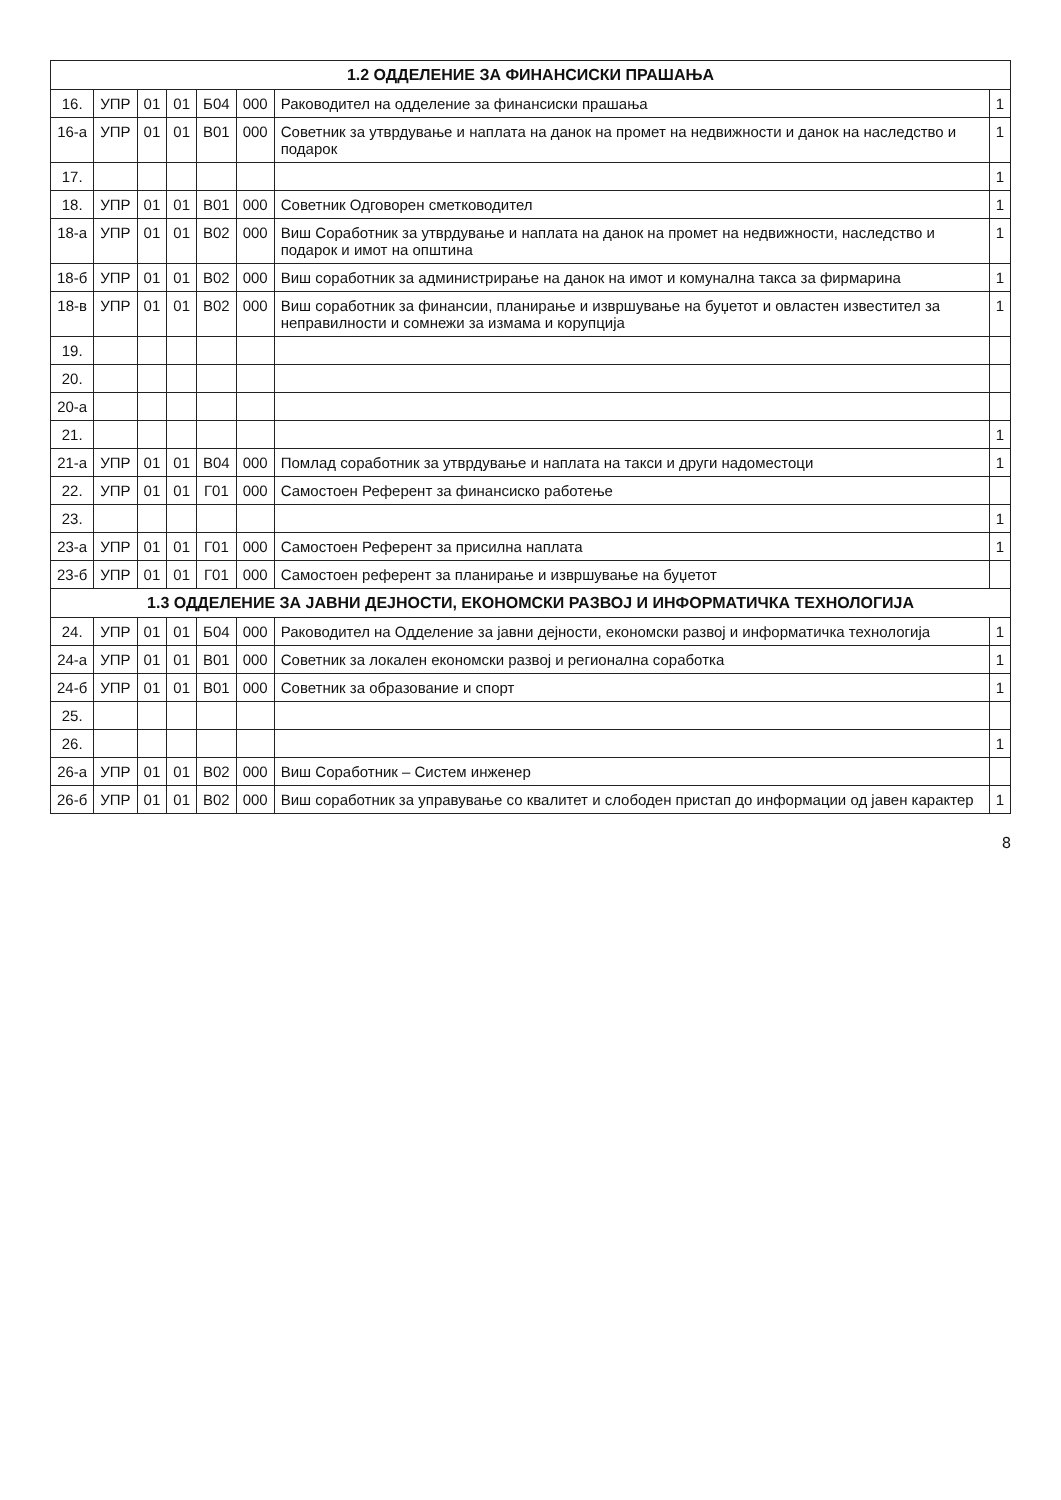| 1.2 ОДДЕЛЕНИЕ ЗА ФИНАНСИСКИ ПРАШАЊА | | | | | | | |
| --- | --- | --- | --- | --- | --- | --- | --- |
| 16. | УПР | 01 | 01 | Б04 | 000 | Раководител на одделение за финансиски прашања | 1 |
| 16-а | УПР | 01 | 01 | В01 | 000 | Советник за утврдување и наплата на данок на промет на недвижности и данок на наследство и подарок | 1 |
| 17. | | | | | | | 1 |
| 18. | УПР | 01 | 01 | В01 | 000 | Советник Одговорен сметководител | 1 |
| 18-а | УПР | 01 | 01 | В02 | 000 | Виш Соработник за утврдување и наплата на данок на промет на недвижности, наследство и подарок и имот на општина | 1 |
| 18-б | УПР | 01 | 01 | В02 | 000 | Виш соработник за администрирање на данок на имот и комунална такса за фирмарина | 1 |
| 18-в | УПР | 01 | 01 | В02 | 000 | Виш соработник за финансии, планирање и извршување на буџетот и овластен известител за неправилности и сомнежи за измама и корупција | 1 |
| 19. | | | | | | | |
| 20. | | | | | | | |
| 20-а | | | | | | | |
| 21. | | | | | | | 1 |
| 21-а | УПР | 01 | 01 | В04 | 000 | Помлад соработник за утврдување и наплата на такси и други надоместоци | 1 |
| 22. | УПР | 01 | 01 | Г01 | 000 | Самостоен Референт за финансиско работење | |
| 23. | | | | | | | 1 |
| 23-а | УПР | 01 | 01 | Г01 | 000 | Самостоен Референт за присилна наплата | 1 |
| 23-б | УПР | 01 | 01 | Г01 | 000 | Самостоен референт за планирање и извршување на буџетот | |
| 1.3 ОДДЕЛЕНИЕ ЗА ЈАВНИ ДЕЈНОСТИ, ЕКОНОМСКИ РАЗВОЈ И ИНФОРМАТИЧКА ТЕХНОЛОГИЈА | | | | | | | |
| 24. | УПР | 01 | 01 | Б04 | 000 | Раководител на Одделение за јавни дејности, економски развој и информатичка технологија | 1 |
| 24-а | УПР | 01 | 01 | В01 | 000 | Советник за локален економски развој и регионална соработка | 1 |
| 24-б | УПР | 01 | 01 | В01 | 000 | Советник за образование и спорт | 1 |
| 25. | | | | | | | |
| 26. | | | | | | | 1 |
| 26-а | УПР | 01 | 01 | В02 | 000 | Виш Соработник – Систем инженер | |
| 26-б | УПР | 01 | 01 | В02 | 000 | Виш соработник за управување со квалитет и слободен пристап до информации од јавен карактер | 1 |
8